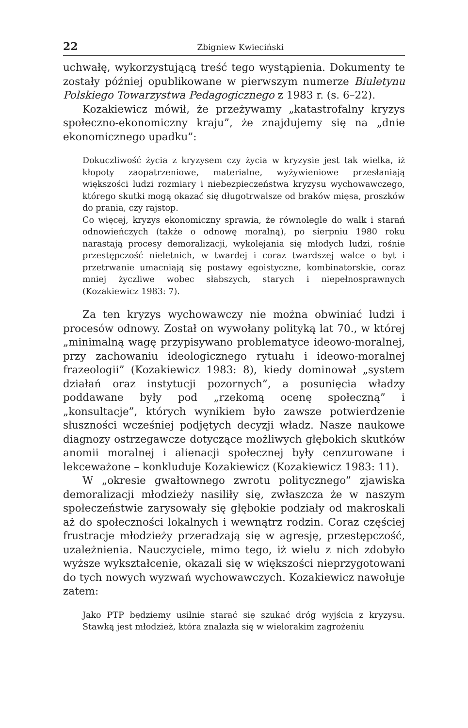22 Zbigniew Kwieciński
uchwałę, wykorzystującą treść tego wystąpienia. Dokumenty te zostały później opublikowane w pierwszym numerze Biuletynu Polskiego Towarzystwa Pedagogicznego z 1983 r. (s. 6–22).
Kozakiewicz mówił, że przeżywamy „katastrofalny kryzys społeczno-ekonomiczny kraju”, że znajdujemy się na „dnie ekonomicznego upadku”:
Dokuczliwość życia z kryzysem czy życia w kryzysie jest tak wielka, iż kłopoty zaopatrzeniowe, materialne, wyżywieniowe przesłaniają większości ludzi rozmiary i niebezpieczeństwa kryzysu wychowawczego, którego skutki mogą okazać się długotrwalsze od braków mięsa, proszków do prania, czy rajstop.
Co więcej, kryzys ekonomiczny sprawia, że równolegle do walk i starań odnowieńczych (także o odnowę moralną), po sierpniu 1980 roku narastają procesy demoralizacji, wykolejania się młodych ludzi, rośnie przestępczość nieletnich, w twardej i coraz twardszej walce o byt i przetrwanie umacniają się postawy egoistyczne, kombinatorskie, coraz mniej życzliwe wobec słabszych, starych i niepełnosprawnych (Kozakiewicz 1983: 7).
Za ten kryzys wychowawczy nie można obwiniać ludzi i procesów odnowy. Został on wywołany polityką lat 70., w której „minimalną wagę przypisywano problematyce ideowo-moralnej, przy zachowaniu ideologicznego rytuału i ideowo-moralnej frazeologii” (Kozakiewicz 1983: 8), kiedy dominował „system działań oraz instytucji pozornych”, a posunięcia władzy poddawane były pod „rzekomą ocenę społeczną” i „konsultacje”, których wynikiem było zawsze potwierdzenie słuszności wcześniej podjętych decyzji władz. Nasze naukowe diagnozy ostrzegawcze dotyczące możliwych głębokich skutków anomii moralnej i alienacji społecznej były cenzurowane i lekceważone – konkluduje Kozakiewicz (Kozakiewicz 1983: 11).
W „okresie gwałtownego zwrotu politycznego” zjawiska demoralizacji młodzieży nasiliły się, zwłaszcza że w naszym społeczeństwie zarysowały się głębokie podziały od makroskali aż do społeczności lokalnych i wewnątrz rodzin. Coraz częściej frustracje młodzieży przeradzają się w agresję, przestępczość, uzależnienia. Nauczyciele, mimo tego, iż wielu z nich zdobyło wyższe wykształcenie, okazali się w większości nieprzygotowani do tych nowych wyzwań wychowawczych. Kozakiewicz nawołuje zatem:
Jako PTP będziemy usilnie starać się szukać dróg wyjścia z kryzysu. Stawką jest młodzież, która znalazła się w wielorakim zagrożeniu